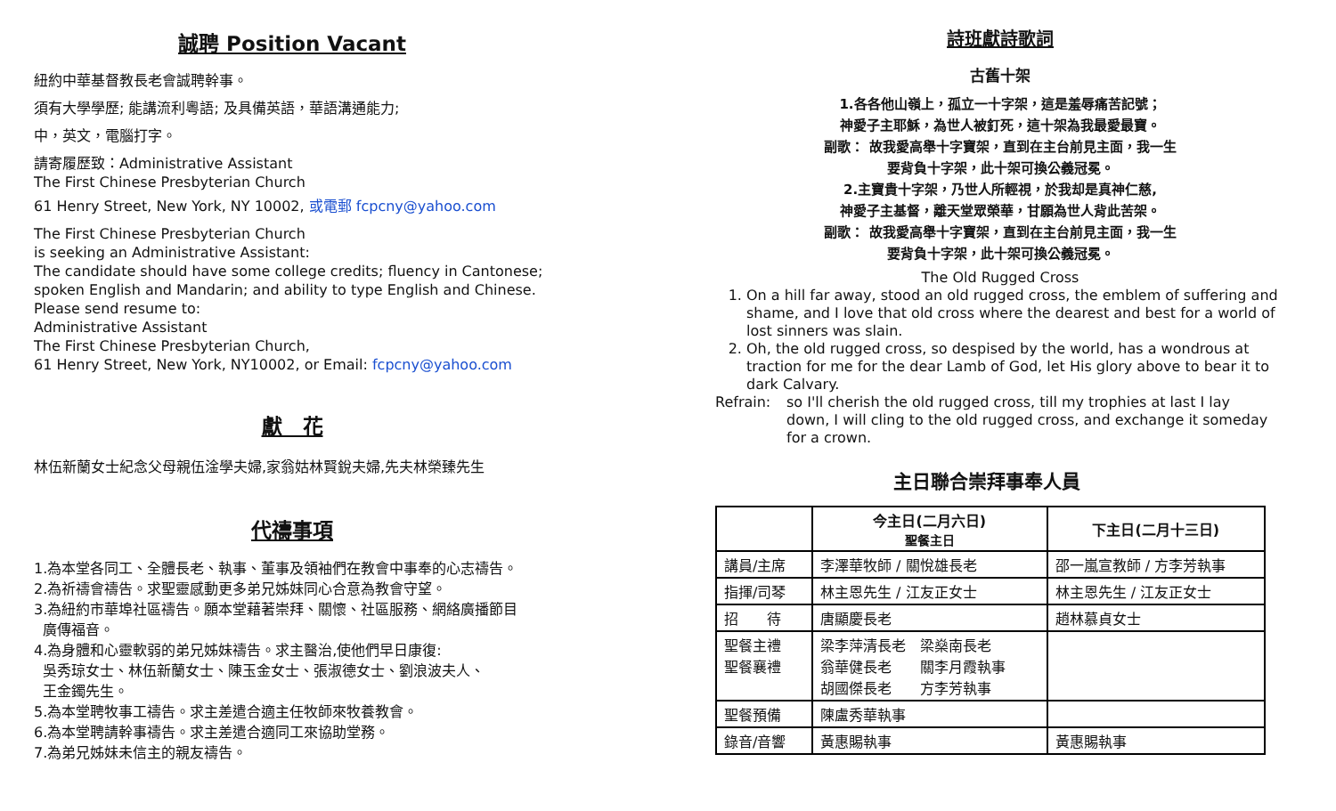誠聘 Position Vacant
紐約中華基督教長老會誠聘幹事。
須有大學學歷; 能講流利粵語; 及具備英語，華語溝通能力;
中，英文，電腦打字。
請寄履歷致：Administrative Assistant
The First Chinese Presbyterian Church
61 Henry Street, New York, NY 10002, 或電郵 fcpcny@yahoo.com
The First Chinese Presbyterian Church
is seeking an Administrative Assistant:
The candidate should have some college credits; fluency in Cantonese;
spoken English and Mandarin; and ability to type English and Chinese.
Please send resume to:
Administrative Assistant
The First Chinese Presbyterian Church,
61 Henry Street, New York, NY10002, or Email: fcpcny@yahoo.com
獻　花
林伍新蘭女士紀念父母親伍淦學夫婦,家翁姑林賢銳夫婦,先夫林榮臻先生
代禱事項
1.為本堂各同工、全體長老、執事、董事及領袖們在教會中事奉的心志禱告。
2.為祈禱會禱告。求聖靈感動更多弟兄姊妹同心合意為教會守望。
3.為紐約市華埠社區禱告。願本堂藉著崇拜、關懷、社區服務、網絡廣播節目
廣傳福音。
4.為身體和心靈軟弱的弟兄姊妹禱告。求主醫治,使他們早日康復:
吳秀琼女士、林伍新蘭女士、陳玉金女士、張淑德女士、劉浪波夫人、
王金鐲先生。
5.為本堂聘牧事工禱告。求主差遣合適主任牧師來牧養教會。
6.為本堂聘請幹事禱告。求主差遣合適同工來協助堂務。
7.為弟兄姊妹未信主的親友禱告。
詩班獻詩歌詞
古舊十架
1.各各他山嶺上，孤立一十字架，這是羞辱痛苦記號；
神愛子主耶穌，為世人被釘死，這十架為我最愛最寶。
副歌： 故我愛高舉十字寶架，直到在主台前見主面，我一生
要背負十字架，此十架可換公義冠冕。
2.主寶貴十字架，乃世人所輕視，於我却是真神仁慈,
神愛子主基督，離天堂眾榮華，甘願為世人背此苦架。
副歌： 故我愛高舉十字寶架，直到在主台前見主面，我一生
要背負十字架，此十架可換公義冠冕。
The Old Rugged Cross
1. On a hill far away, stood an old rugged cross, the emblem of suffering and shame, and I love that old cross where the dearest and best for a world of lost sinners was slain.
2. Oh, the old rugged cross, so despised by the world, has a wondrous at traction for me for the dear Lamb of God, let His glory above to bear it to dark Calvary.
Refrain: so I'll cherish the old rugged cross, till my trophies at last I lay down, I will cling to the old rugged cross, and exchange it someday for a crown.
主日聯合崇拜事奉人員
| | 今主日(二月六日) 聖餐主日 | 下主日(二月十三日) |
| --- | --- | --- |
| 講員/主席 | 李澤華牧師 / 關悅雄長老 | 邵一嵐宣教師 / 方李芳執事 |
| 指揮/司琴 | 林主恩先生 / 江友正女士 | 林主恩先生 / 江友正女士 |
| 招 待 | 唐顯慶長老 | 趙林慕貞女士 |
| 聖餐主禮 聖餐襄禮 | 梁李萍清長老 梁燊南長老 翁華健長老 關李月霞執事 胡國傑長老 方李芳執事 | |
| 聖餐預備 | 陳盧秀華執事 | |
| 錄音/音響 | 黃惠賜執事 | 黃惠賜執事 |